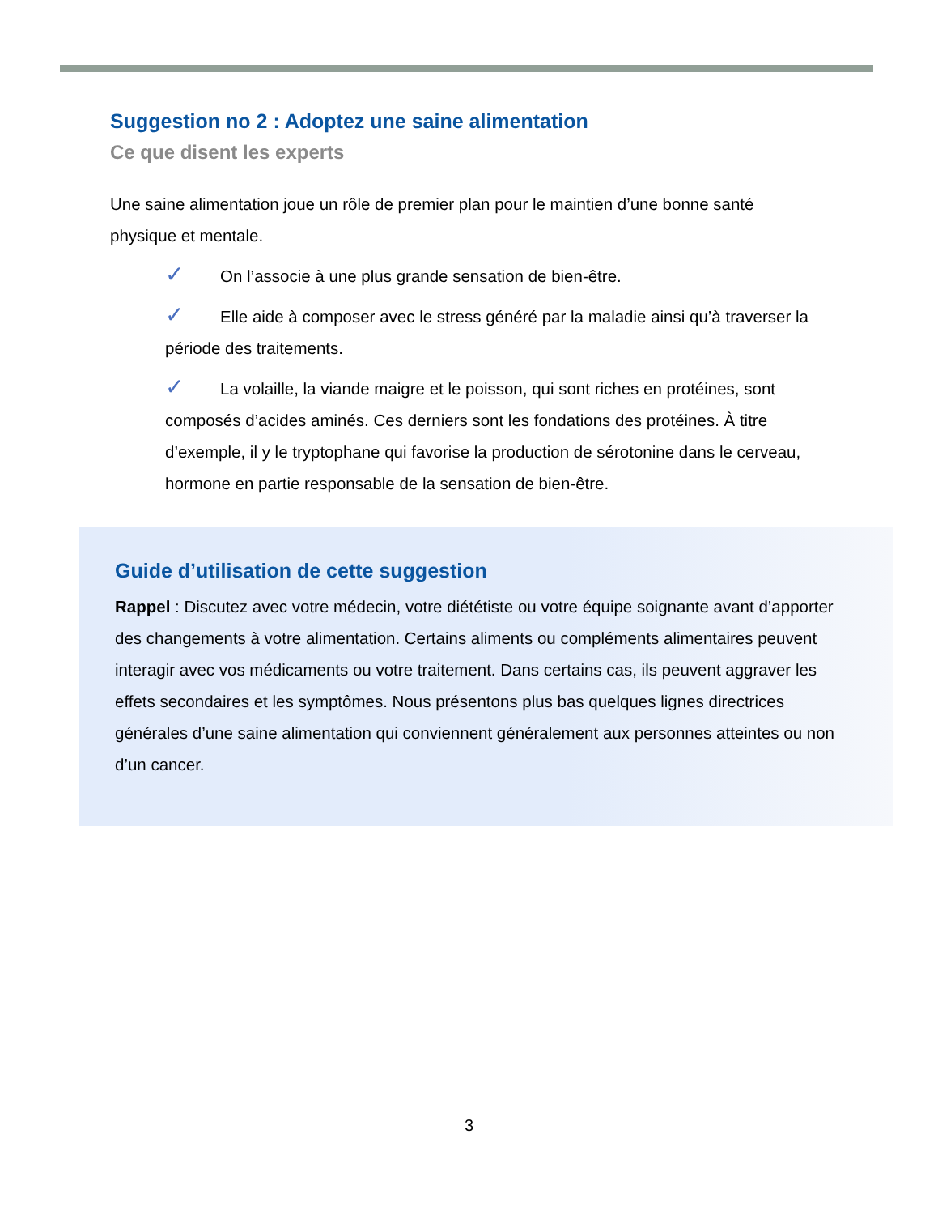Suggestion no 2 : Adoptez une saine alimentation
Ce que disent les experts
Une saine alimentation joue un rôle de premier plan pour le maintien d’une bonne santé physique et mentale.
✓ On l’associe à une plus grande sensation de bien-être.
✓ Elle aide à composer avec le stress généré par la maladie ainsi qu’à traverser la période des traitements.
✓ La volaille, la viande maigre et le poisson, qui sont riches en protéines, sont composés d’acides aminés. Ces derniers sont les fondations des protéines. À titre d’exemple, il y le tryptophane qui favorise la production de sérotonine dans le cerveau, hormone en partie responsable de la sensation de bien-être.
Guide d’utilisation de cette suggestion
Rappel : Discutez avec votre médecin, votre diététiste ou votre équipe soignante avant d’apporter des changements à votre alimentation. Certains aliments ou compléments alimentaires peuvent interagir avec vos médicaments ou votre traitement. Dans certains cas, ils peuvent aggraver les effets secondaires et les symptômes. Nous présentons plus bas quelques lignes directrices générales d’une saine alimentation qui conviennent généralement aux personnes atteintes ou non d’un cancer.
3